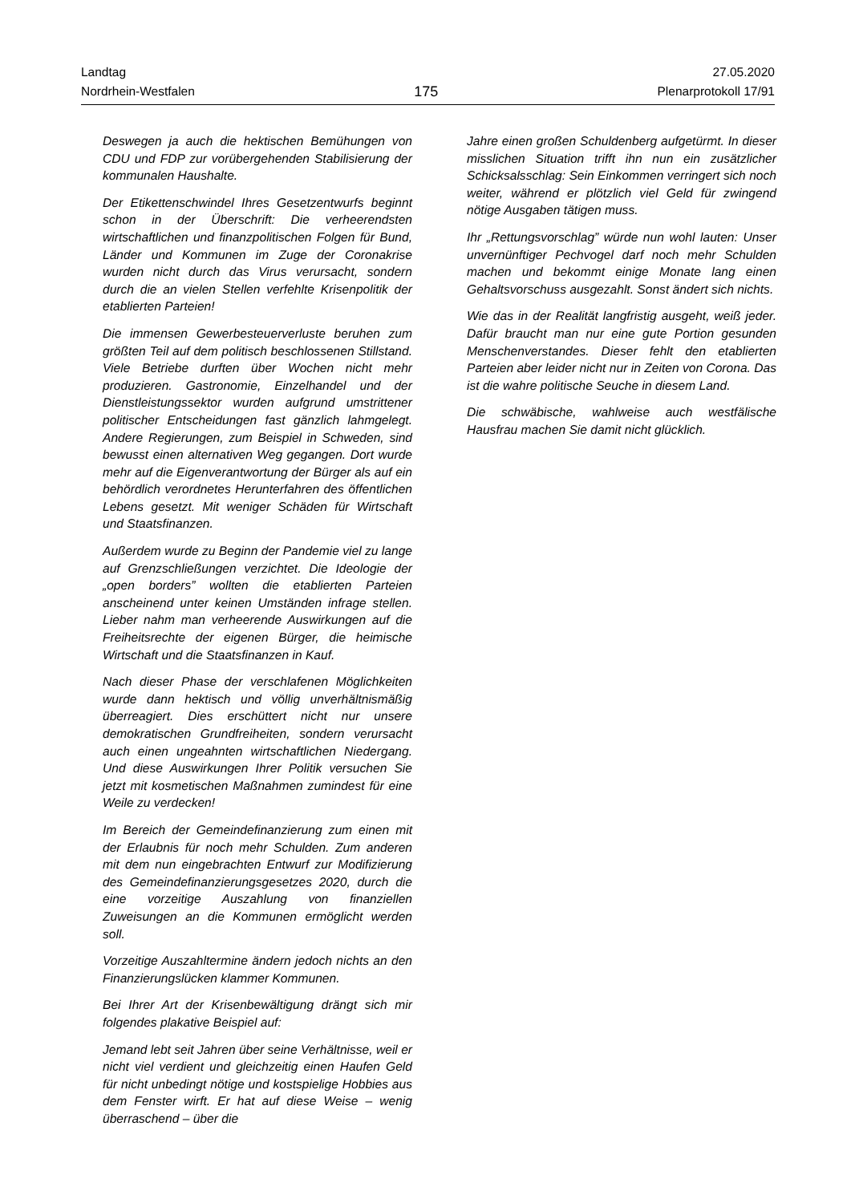Landtag
Nordrhein-Westfalen
175
27.05.2020
Plenarprotokoll 17/91
Deswegen ja auch die hektischen Bemühungen von CDU und FDP zur vorübergehenden Stabilisierung der kommunalen Haushalte.
Der Etikettenschwindel Ihres Gesetzentwurfs beginnt schon in der Überschrift: Die verheerendsten wirtschaftlichen und finanzpolitischen Folgen für Bund, Länder und Kommunen im Zuge der Coronakrise wurden nicht durch das Virus verursacht, sondern durch die an vielen Stellen verfehlte Krisenpolitik der etablierten Parteien!
Die immensen Gewerbesteuerverluste beruhen zum größten Teil auf dem politisch beschlossenen Stillstand. Viele Betriebe durften über Wochen nicht mehr produzieren. Gastronomie, Einzelhandel und der Dienstleistungssektor wurden aufgrund umstrittener politischer Entscheidungen fast gänzlich lahmgelegt. Andere Regierungen, zum Beispiel in Schweden, sind bewusst einen alternativen Weg gegangen. Dort wurde mehr auf die Eigenverantwortung der Bürger als auf ein behördlich verordnetes Herunterfahren des öffentlichen Lebens gesetzt. Mit weniger Schäden für Wirtschaft und Staatsfinanzen.
Außerdem wurde zu Beginn der Pandemie viel zu lange auf Grenzschließungen verzichtet. Die Ideologie der „open borders” wollten die etablierten Parteien anscheinend unter keinen Umständen infrage stellen. Lieber nahm man verheerende Auswirkungen auf die Freiheitsrechte der eigenen Bürger, die heimische Wirtschaft und die Staatsfinanzen in Kauf.
Nach dieser Phase der verschlafenen Möglichkeiten wurde dann hektisch und völlig unverhältnismäßig überreagiert. Dies erschüttert nicht nur unsere demokratischen Grundfreiheiten, sondern verursacht auch einen ungeahnten wirtschaftlichen Niedergang. Und diese Auswirkungen Ihrer Politik versuchen Sie jetzt mit kosmetischen Maßnahmen zumindest für eine Weile zu verdecken!
Im Bereich der Gemeindefinanzierung zum einen mit der Erlaubnis für noch mehr Schulden. Zum anderen mit dem nun eingebrachten Entwurf zur Modifizierung des Gemeindefinanzierungsgesetzes 2020, durch die eine vorzeitige Auszahlung von finanziellen Zuweisungen an die Kommunen ermöglicht werden soll.
Vorzeitige Auszahltermine ändern jedoch nichts an den Finanzierungslücken klammer Kommunen.
Bei Ihrer Art der Krisenbewältigung drängt sich mir folgendes plakative Beispiel auf:
Jemand lebt seit Jahren über seine Verhältnisse, weil er nicht viel verdient und gleichzeitig einen Haufen Geld für nicht unbedingt nötige und kostspielige Hobbies aus dem Fenster wirft. Er hat auf diese Weise – wenig überraschend – über die
Jahre einen großen Schuldenberg aufgetürmt. In dieser misslichen Situation trifft ihn nun ein zusätzlicher Schicksalsschlag: Sein Einkommen verringert sich noch weiter, während er plötzlich viel Geld für zwingend nötige Ausgaben tätigen muss.
Ihr „Rettungsvorschlag” würde nun wohl lauten: Unser unvernünftiger Pechvogel darf noch mehr Schulden machen und bekommt einige Monate lang einen Gehaltsvorschuss ausgezahlt. Sonst ändert sich nichts.
Wie das in der Realität langfristig ausgeht, weiß jeder. Dafür braucht man nur eine gute Portion gesunden Menschenverstandes. Dieser fehlt den etablierten Parteien aber leider nicht nur in Zeiten von Corona. Das ist die wahre politische Seuche in diesem Land.
Die schwäbische, wahlweise auch westfälische Hausfrau machen Sie damit nicht glücklich.